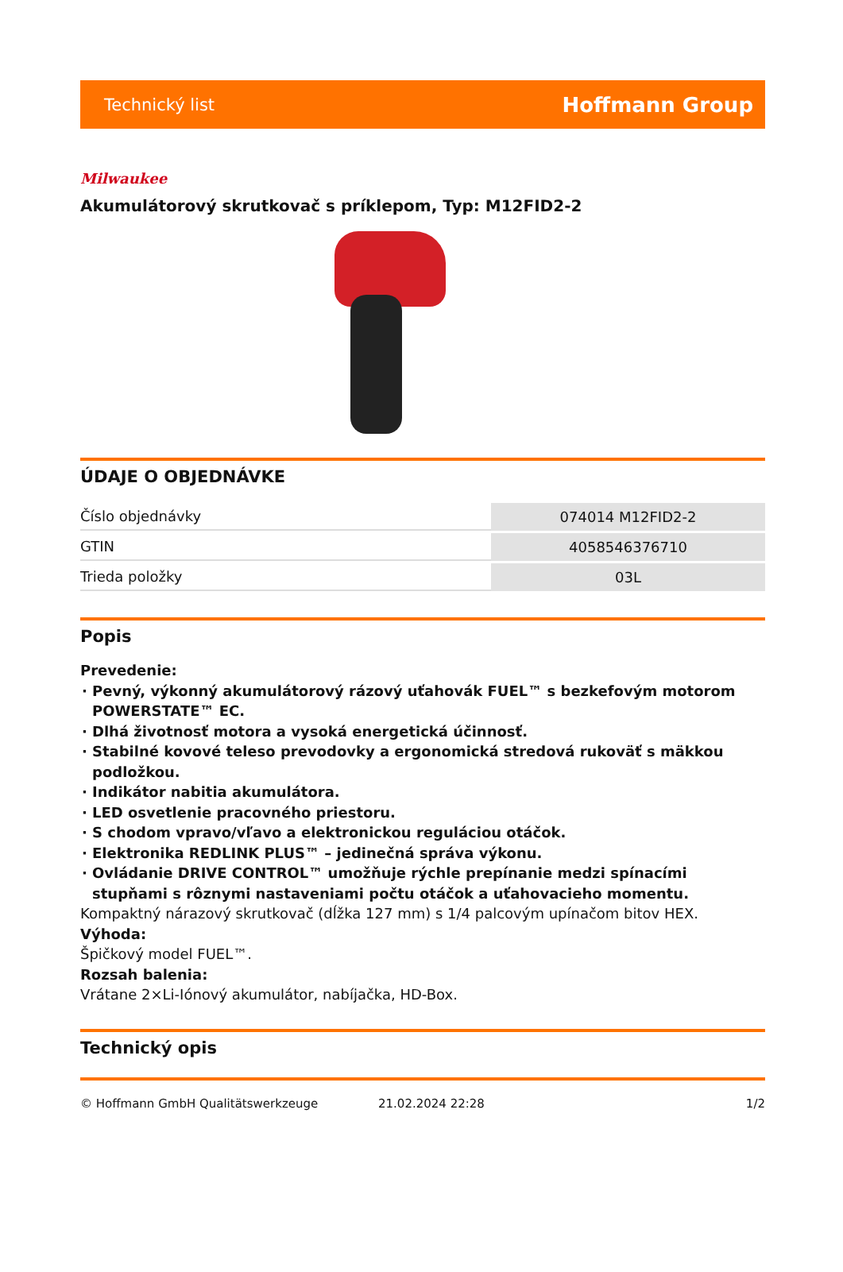Technický list Hoffmann Group
Milwaukee
Akumulátorový skrutkovač s príklepom, Typ: M12FID2-2
ÚDAJE O OBJEDNÁVKE
| Číslo objednávky | 074014 M12FID2-2 |
| GTIN | 4058546376710 |
| Trieda položky | 03L |
Popis
Prevedenie:
Pevný, výkonný akumulátorový rázový uťahovák FUEL™ s bezkefovým motorom POWERSTATE™ EC.
Dlhá životnosť motora a vysoká energetická účinnosť.
Stabilné kovové teleso prevodovky a ergonomická stredová rukoväť s mäkkou podložkou.
Indikátor nabitia akumulátora.
LED osvetlenie pracovného priestoru.
S chodom vpravo/vľavo a elektronickou reguláciou otáčok.
Elektronika REDLINK PLUS™ – jedinečná správa výkonu.
Ovládanie DRIVE CONTROL™ umožňuje rýchle prepínanie medzi spínacími stupňami s rôznymi nastaveniami počtu otáčok a uťahovacieho momentu.
Kompaktný nárazový skrutkovač (dĺžka 127 mm) s 1/4 palcovým upínačom bitov HEX.
Výhoda:
Špičkový model FUEL™.
Rozsah balenia:
Vrátane 2×Li-Iónový akumulátor, nabíjačka, HD-Box.
Technický opis
© Hoffmann GmbH Qualitätswerkzeuge 21.02.2024 22:28 1/2